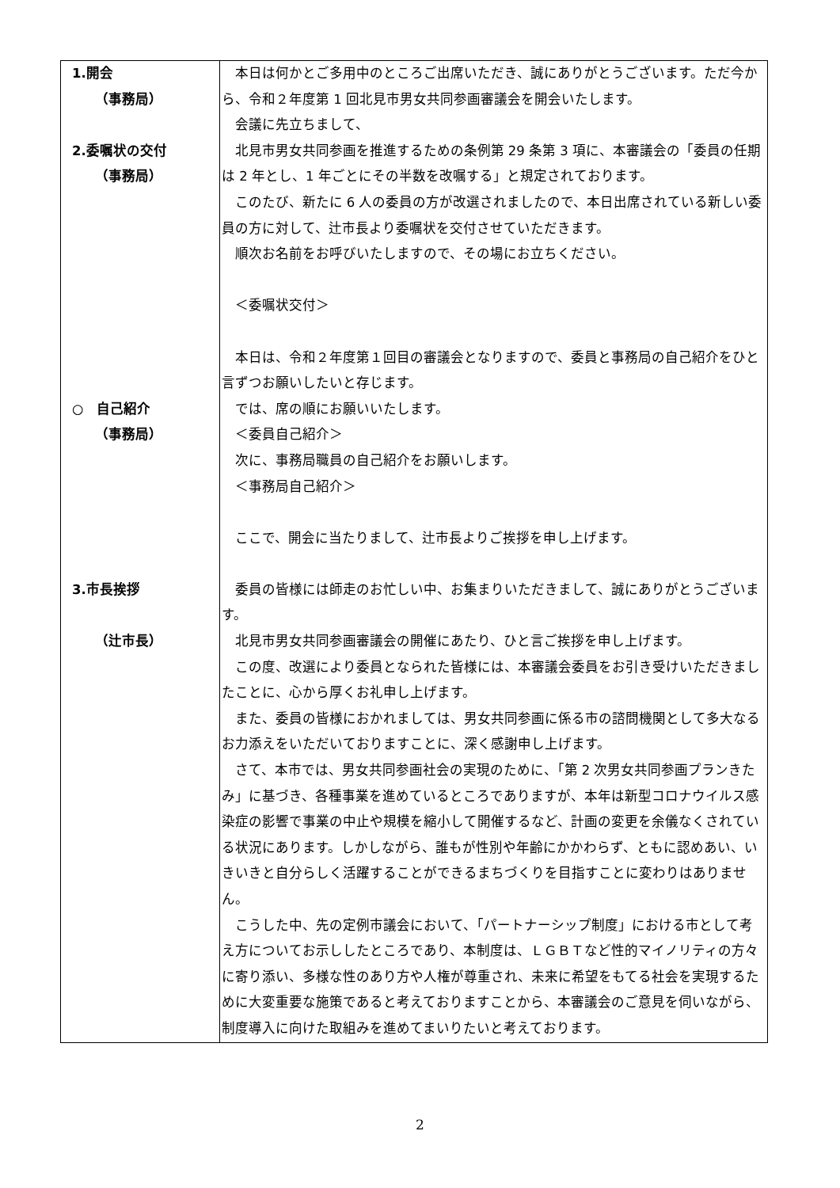| 1.開会 （事務局） 2.委嘱状の交付 （事務局） ○ 自己紹介 （事務局） 3.市長挨拶 （辻市長） | 本日は何かとご多用中のところご出席いただき、誠にありがとうございます。ただ今から、令和２年度第 1 回北見市男女共同参画審議会を開会いたします。 会議に先立ちまして、 北見市男女共同参画を推進するための条例第 29 条第 3 項に、本審議会の「委員の任期は 2 年とし、1 年ごとにその半数を改嘱する」と規定されております。 このたび、新たに 6 人の委員の方が改選されましたので、本日出席されている新しい委員の方に対して、辻市長より委嘱状を交付させていただきます。 順次お名前をお呼びいたしますので、その場にお立ちください。 ＜委嘱状交付＞ 本日は、令和２年度第１回目の審議会となりますので、委員と事務局の自己紹介をひと言ずつお願いしたいと存じます。 では、席の順にお願いいたします。 ＜委員自己紹介＞ 次に、事務局職員の自己紹介をお願いします。 ＜事務局自己紹介＞ ここで、開会に当たりまして、辻市長よりご挨拶を申し上げます。 委員の皆様には師走のお忙しい中、お集まりいただきまして、誠にありがとうございます。 北見市男女共同参画審議会の開催にあたり、ひと言ご挨拶を申し上げます。 この度、改選により委員となられた皆様には、本審議会委員をお引き受けいただきましたことに、心から厚くお礼申し上げます。 また、委員の皆様におかれましては、男女共同参画に係る市の諮問機関として多大なるお力添えをいただいておりますことに、深く感謝申し上げます。 さて、本市では、男女共同参画社会の実現のために、「第 2 次男女共同参画プランきたみ」に基づき、各種事業を進めているところでありますが、本年は新型コロナウイルス感染症の影響で事業の中止や規模を縮小して開催するなど、計画の変更を余儀なくされている状況にあります。しかしながら、誰もが性別や年齢にかかわらず、ともに認めあい、いきいきと自分らしく活躍することができるまちづくりを目指すことに変わりはありません。 こうした中、先の定例市議会において、「パートナーシップ制度」における市として考え方についてお示ししたところであり、本制度は、ＬＧＢＴなど性的マイノリティの方々に寄り添い、多様な性のあり方や人権が尊重され、未来に希望をもてる社会を実現するために大変重要な施策であると考えておりますことから、本審議会のご意見を伺いながら、制度導入に向けた取組みを進めてまいりたいと考えております。 |
2